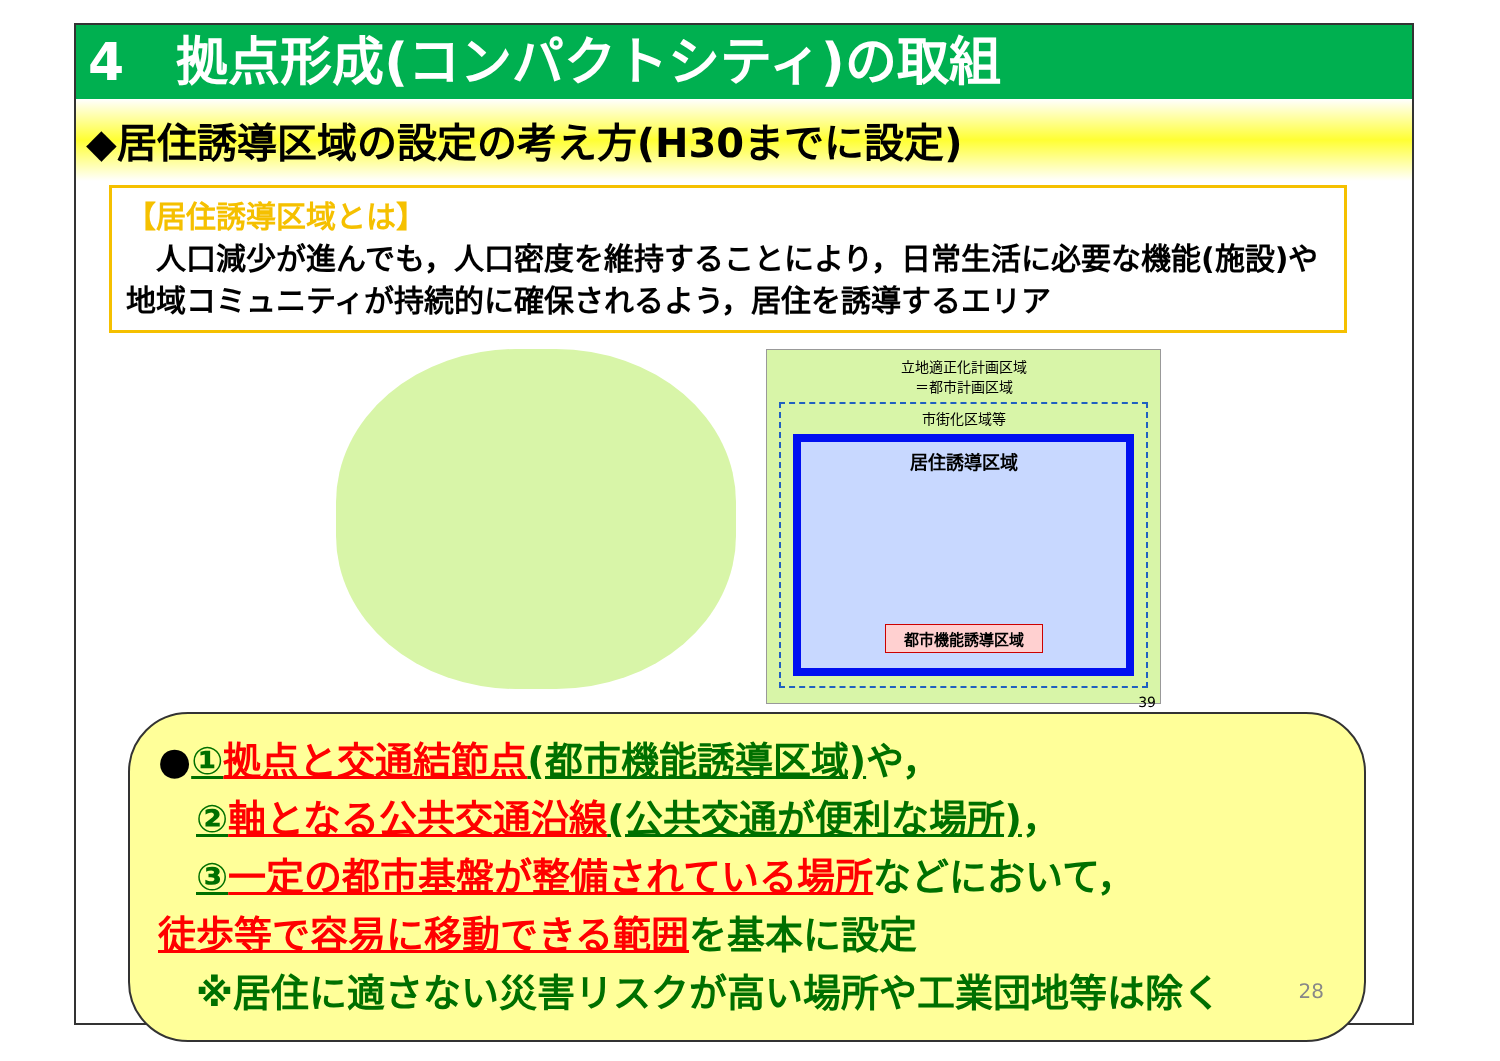4　拠点形成(コンパクトシティ)の取組
◆居住誘導区域の設定の考え方(H30までに設定)
【居住誘導区域とは】
　人口減少が進んでも，人口密度を維持することにより，日常生活に必要な機能(施設)や地域コミュニティが持続的に確保されるよう，居住を誘導するエリア
立地適正化計画区域
＝都市計画区域
市街化区域等
居住誘導区域
都市機能誘導区域
39
●① 拠点と交通結節点(都市機能誘導区域) や，
　② 軸となる公共交通沿線(公共交通が便利な場所)，
　③ 一定の都市基盤が整備されている場所などにおいて，
徒歩等で容易に移動できる範囲を基本に設定
　※居住に適さない災害リスクが高い場所や工業団地等は除く
28